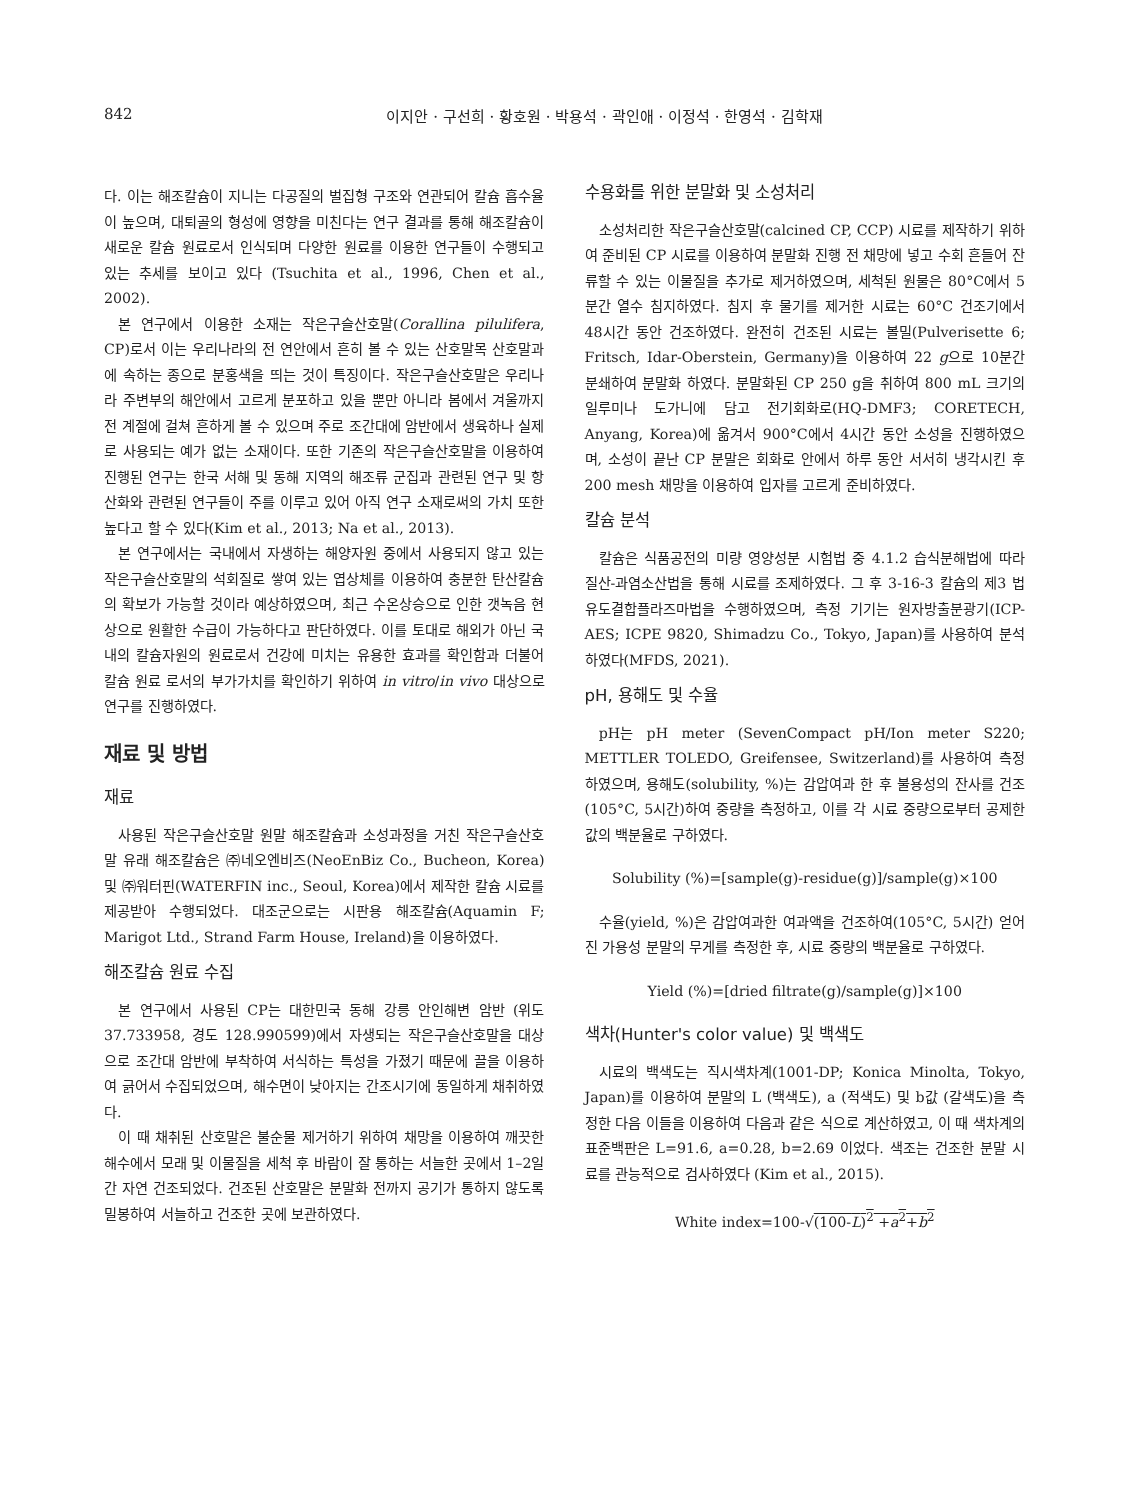842 이지안 · 구선희 · 황호원 · 박용석 · 곽인애 · 이정석 · 한영석 · 김학재
다. 이는 해조칼슘이 지니는 다공질의 벌집형 구조와 연관되어 칼슘 흡수율이 높으며, 대퇴골의 형성에 영향을 미친다는 연구 결과를 통해 해조칼슘이 새로운 칼슘 원료로서 인식되며 다양한 원료를 이용한 연구들이 수행되고 있는 추세를 보이고 있다 (Tsuchita et al., 1996, Chen et al., 2002).
본 연구에서 이용한 소재는 작은구슬산호말(Corallina pilulifera, CP)로서 이는 우리나라의 전 연안에서 흔히 볼 수 있는 산호말목 산호말과에 속하는 종으로 분홍색을 띄는 것이 특징이다. 작은구슬산호말은 우리나라 주변부의 해안에서 고르게 분포하고 있을 뿐만 아니라 봄에서 겨울까지 전 계절에 걸쳐 흔하게 볼 수 있으며 주로 조간대에 암반에서 생육하나 실제로 사용되는 예가 없는 소재이다. 또한 기존의 작은구슬산호말을 이용하여 진행된 연구는 한국 서해 및 동해 지역의 해조류 군집과 관련된 연구 및 항산화와 관련된 연구들이 주를 이루고 있어 아직 연구 소재로써의 가치 또한 높다고 할 수 있다(Kim et al., 2013; Na et al., 2013).
본 연구에서는 국내에서 자생하는 해양자원 중에서 사용되지 않고 있는 작은구슬산호말의 석회질로 쌓여 있는 엽상체를 이용하여 충분한 탄산칼슘의 확보가 가능할 것이라 예상하였으며, 최근 수온상승으로 인한 갯녹음 현상으로 원활한 수급이 가능하다고 판단하였다. 이를 토대로 해외가 아닌 국내의 칼슘자원의 원료로서 건강에 미치는 유용한 효과를 확인함과 더불어 칼슘 원료 로서의 부가가치를 확인하기 위하여 in vitro/in vivo 대상으로 연구를 진행하였다.
재료 및 방법
재료
사용된 작은구슬산호말 원말 해조칼슘과 소성과정을 거친 작은구슬산호말 유래 해조칼슘은 ㈜네오엔비즈(NeoEnBiz Co., Bucheon, Korea) 및 ㈜워터핀(WATERFIN inc., Seoul, Korea)에서 제작한 칼슘 시료를 제공받아 수행되었다. 대조군으로는 시판용 해조칼슘(Aquamin F; Marigot Ltd., Strand Farm House, Ireland)을 이용하였다.
해조칼슘 원료 수집
본 연구에서 사용된 CP는 대한민국 동해 강릉 안인해변 암반 (위도 37.733958, 경도 128.990599)에서 자생되는 작은구슬산호말을 대상으로 조간대 암반에 부착하여 서식하는 특성을 가졌기 때문에 끌을 이용하여 긁어서 수집되었으며, 해수면이 낮아지는 간조시기에 동일하게 채취하였다.
이 때 채취된 산호말은 불순물 제거하기 위하여 채망을 이용하여 깨끗한 해수에서 모래 및 이물질을 세척 후 바람이 잘 통하는 서늘한 곳에서 1–2일간 자연 건조되었다. 건조된 산호말은 분말화 전까지 공기가 통하지 않도록 밀봉하여 서늘하고 건조한 곳에 보관하였다.
수용화를 위한 분말화 및 소성처리
소성처리한 작은구슬산호말(calcined CP, CCP) 시료를 제작하기 위하여 준비된 CP 시료를 이용하여 분말화 진행 전 채망에 넣고 수회 흔들어 잔류할 수 있는 이물질을 추가로 제거하였으며, 세척된 원물은 80°C에서 5분간 열수 침지하였다. 침지 후 물기를 제거한 시료는 60°C 건조기에서 48시간 동안 건조하였다. 완전히 건조된 시료는 볼밀(Pulverisette 6; Fritsch, Idar-Oberstein, Germany)을 이용하여 22 g으로 10분간 분쇄하여 분말화 하였다. 분말화된 CP 250 g을 취하여 800 mL 크기의 일루미나 도가니에 담고 전기회화로(HQ-DMF3; CORETECH, Anyang, Korea)에 옮겨서 900°C에서 4시간 동안 소성을 진행하였으며, 소성이 끝난 CP 분말은 회화로 안에서 하루 동안 서서히 냉각시킨 후 200 mesh 채망을 이용하여 입자를 고르게 준비하였다.
칼슘 분석
칼슘은 식품공전의 미량 영양성분 시험법 중 4.1.2 습식분해법에 따라 질산-과염소산법을 통해 시료를 조제하였다. 그 후 3-16-3 칼슘의 제3 법 유도결합플라즈마법을 수행하였으며, 측정 기기는 원자방출분광기(ICP-AES; ICPE 9820, Shimadzu Co., Tokyo, Japan)를 사용하여 분석하였다(MFDS, 2021).
pH, 용해도 및 수율
pH는 pH meter (SevenCompact pH/Ion meter S220; METTLER TOLEDO, Greifensee, Switzerland)를 사용하여 측정하였으며, 용해도(solubility, %)는 감압여과 한 후 불용성의 잔사를 건조(105°C, 5시간)하여 중량을 측정하고, 이를 각 시료 중량으로부터 공제한 값의 백분율로 구하였다.
Solubility (%)=[sample(g)-residue(g)]/sample(g)×100
수율(yield, %)은 감압여과한 여과액을 건조하여(105°C, 5시간) 얻어진 가용성 분말의 무게를 측정한 후, 시료 중량의 백분율로 구하였다.
Yield (%)=[dried filtrate(g)/sample(g)]×100
색차(Hunter's color value) 및 백색도
시료의 백색도는 직시색차계(1001-DP; Konica Minolta, Tokyo, Japan)를 이용하여 분말의 L (백색도), a (적색도) 및 b값 (갈색도)을 측정한 다음 이들을 이용하여 다음과 같은 식으로 계산하였고, 이 때 색차계의 표준백판은 L=91.6, a=0.28, b=2.69 이었다. 색조는 건조한 분말 시료를 관능적으로 검사하였다 (Kim et al., 2015).
White index=100-√(100-L)<sup>2</sup> +a<sup>2</sup>+b<sup>2</sup>